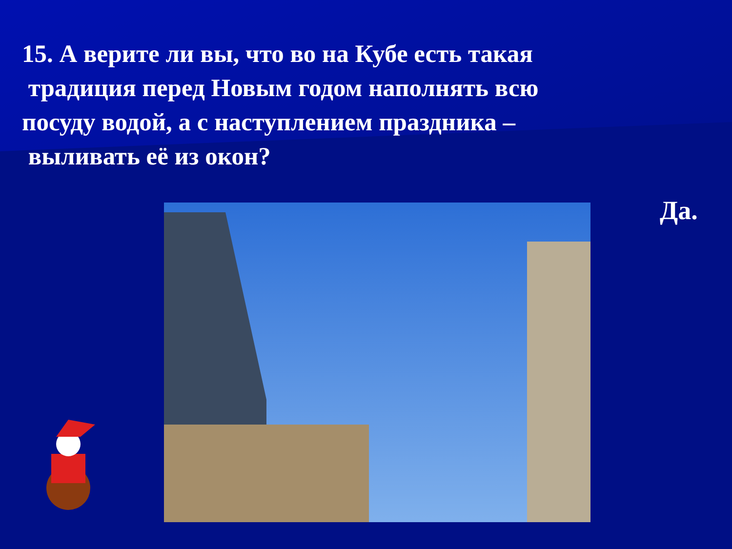15. А верите ли вы, что во на Кубе есть такая
традиция перед Новым годом наполнять всю
посуду водой, а с наступлением праздника –
выливать её из окон?
Да.